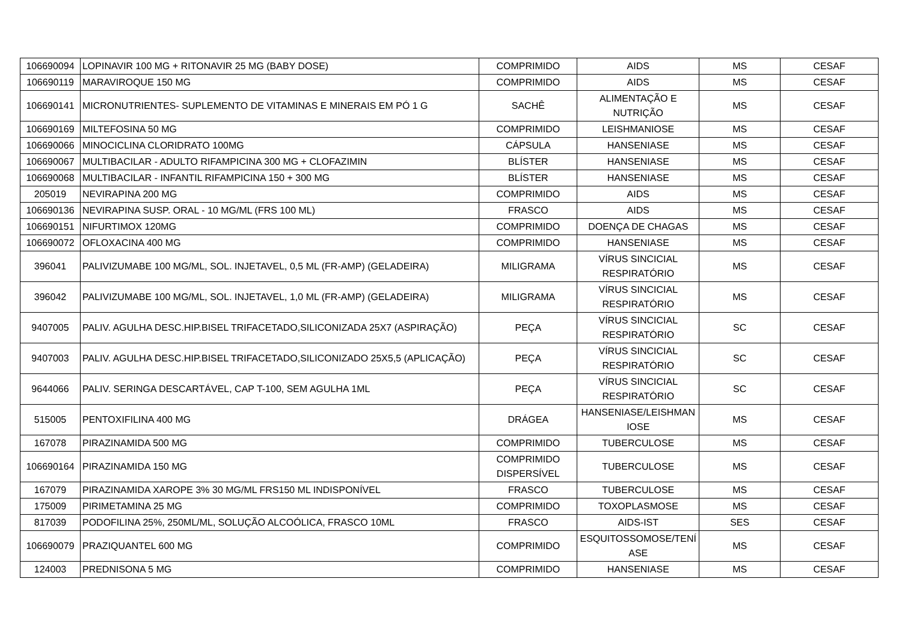| 106690094 | LOPINAVIR 100 MG + RITONAVIR 25 MG (BABY DOSE) | COMPRIMIDO | AIDS | MS | CESAF |
| 106690119 | MARAVIROQUE 150 MG | COMPRIMIDO | AIDS | MS | CESAF |
| 106690141 | MICRONUTRIENTES- SUPLEMENTO DE VITAMINAS E MINERAIS EM PÓ 1 G | SACHÊ | ALIMENTAÇÃO E NUTRIÇÃO | MS | CESAF |
| 106690169 | MILTEFOSINA 50 MG | COMPRIMIDO | LEISHMANIOSE | MS | CESAF |
| 106690066 | MINOCICLINA CLORIDRATO 100MG | CÁPSULA | HANSENIASE | MS | CESAF |
| 106690067 | MULTIBACILAR - ADULTO RIFAMPICINA 300 MG + CLOFAZIMIN | BLÍSTER | HANSENIASE | MS | CESAF |
| 106690068 | MULTIBACILAR - INFANTIL RIFAMPICINA 150 + 300 MG | BLÍSTER | HANSENIASE | MS | CESAF |
| 205019 | NEVIRAPINA 200 MG | COMPRIMIDO | AIDS | MS | CESAF |
| 106690136 | NEVIRAPINA SUSP. ORAL - 10 MG/ML (FRS 100 ML) | FRASCO | AIDS | MS | CESAF |
| 106690151 | NIFURTIMOX 120MG | COMPRIMIDO | DOENÇA DE CHAGAS | MS | CESAF |
| 106690072 | OFLOXACINA 400 MG | COMPRIMIDO | HANSENIASE | MS | CESAF |
| 396041 | PALIVIZUMABE 100 MG/ML, SOL. INJETAVEL, 0,5 ML (FR-AMP) (GELADEIRA) | MILIGRAMA | VÍRUS SINCICIAL RESPIRATÓRIO | MS | CESAF |
| 396042 | PALIVIZUMABE 100 MG/ML, SOL. INJETAVEL, 1,0 ML (FR-AMP) (GELADEIRA) | MILIGRAMA | VÍRUS SINCICIAL RESPIRATÓRIO | MS | CESAF |
| 9407005 | PALIV. AGULHA DESC.HIP.BISEL TRIFACETADO,SILICONIZADA 25X7 (ASPIRAÇÃO) | PEÇA | VÍRUS SINCICIAL RESPIRATÓRIO | SC | CESAF |
| 9407003 | PALIV. AGULHA DESC.HIP.BISEL TRIFACETADO,SILICONIZADO 25X5,5 (APLICAÇÃO) | PEÇA | VÍRUS SINCICIAL RESPIRATÓRIO | SC | CESAF |
| 9644066 | PALIV. SERINGA DESCARTÁVEL, CAP T-100, SEM AGULHA 1ML | PEÇA | VÍRUS SINCICIAL RESPIRATÓRIO | SC | CESAF |
| 515005 | PENTOXIFILINA 400 MG | DRÁGEA | HANSENIASE/LEISHMAN IOSE | MS | CESAF |
| 167078 | PIRAZINAMIDA 500 MG | COMPRIMIDO | TUBERCULOSE | MS | CESAF |
| 106690164 | PIRAZINAMIDA 150 MG | COMPRIMIDO DISPERSÍVEL | TUBERCULOSE | MS | CESAF |
| 167079 | PIRAZINAMIDA XAROPE 3% 30 MG/ML FRS150 ML INDISPONÍVEL | FRASCO | TUBERCULOSE | MS | CESAF |
| 175009 | PIRIMETAMINA 25 MG | COMPRIMIDO | TOXOPLASMOSE | MS | CESAF |
| 817039 | PODOFILINA 25%, 250ML/ML, SOLUÇÃO ALCOÓLICA, FRASCO 10ML | FRASCO | AIDS-IST | SES | CESAF |
| 106690079 | PRAZIQUANTEL 600 MG | COMPRIMIDO | ESQUITOSSOMOSE/TENÍ ASE | MS | CESAF |
| 124003 | PREDNISONA 5 MG | COMPRIMIDO | HANSENIASE | MS | CESAF |